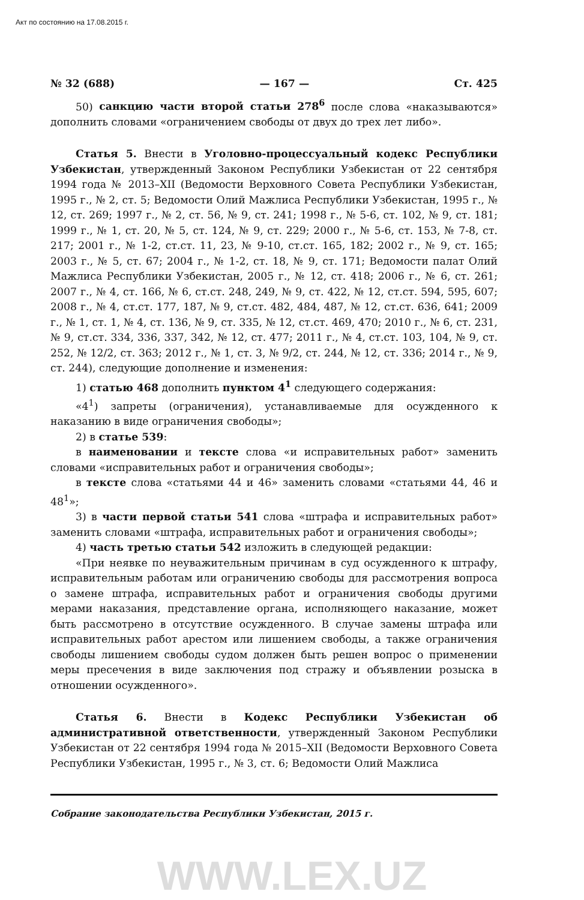Акт по состоянию на 17.08.2015 г.
№ 32 (688) — 167 — Ст. 425
50) санкцию части второй статьи 278<sup>6</sup> после слова «наказываются» дополнить словами «ограничением свободы от двух до трех лет либо».
Статья 5. Внести в Уголовно-процессуальный кодекс Республики Узбекистан, утвержденный Законом Республики Узбекистан от 22 сентября 1994 года № 2013–XII (Ведомости Верховного Совета Республики Узбекистан, 1995 г., № 2, ст. 5; Ведомости Олий Мажлиса Республики Узбекистан, 1995 г., № 12, ст. 269; 1997 г., № 2, ст. 56, № 9, ст. 241; 1998 г., № 5-6, ст. 102, № 9, ст. 181; 1999 г., № 1, ст. 20, № 5, ст. 124, № 9, ст. 229; 2000 г., № 5-6, ст. 153, № 7-8, ст. 217; 2001 г., № 1-2, ст.ст. 11, 23, № 9-10, ст.ст. 165, 182; 2002 г., № 9, ст. 165; 2003 г., № 5, ст. 67; 2004 г., № 1-2, ст. 18, № 9, ст. 171; Ведомости палат Олий Мажлиса Республики Узбекистан, 2005 г., № 12, ст. 418; 2006 г., № 6, ст. 261; 2007 г., № 4, ст. 166, № 6, ст.ст. 248, 249, № 9, ст. 422, № 12, ст.ст. 594, 595, 607; 2008 г., № 4, ст.ст. 177, 187, № 9, ст.ст. 482, 484, 487, № 12, ст.ст. 636, 641; 2009 г., № 1, ст. 1, № 4, ст. 136, № 9, ст. 335, № 12, ст.ст. 469, 470; 2010 г., № 6, ст. 231, № 9, ст.ст. 334, 336, 337, 342, № 12, ст. 477; 2011 г., № 4, ст.ст. 103, 104, № 9, ст. 252, № 12/2, ст. 363; 2012 г., № 1, ст. 3, № 9/2, ст. 244, № 12, ст. 336; 2014 г., № 9, ст. 244), следующие дополнение и изменения:
1) статью 468 дополнить пунктом 4<sup>1</sup> следующего содержания:
«4<sup>1</sup>) запреты (ограничения), устанавливаемые для осужденного к наказанию в виде ограничения свободы»;
2) в статье 539:
в наименовании и тексте слова «и исправительных работ» заменить словами «исправительных работ и ограничения свободы»;
в тексте слова «статьями 44 и 46» заменить словами «статьями 44, 46 и 48<sup>1</sup>»;
3) в части первой статьи 541 слова «штрафа и исправительных работ» заменить словами «штрафа, исправительных работ и ограничения свободы»;
4) часть третью статьи 542 изложить в следующей редакции:
«При неявке по неуважительным причинам в суд осужденного к штрафу, исправительным работам или ограничению свободы для рассмотрения вопроса о замене штрафа, исправительных работ и ограничения свободы другими мерами наказания, представление органа, исполняющего наказание, может быть рассмотрено в отсутствие осужденного. В случае замены штрафа или исправительных работ арестом или лишением свободы, а также ограничения свободы лишением свободы судом должен быть решен вопрос о применении меры пресечения в виде заключения под стражу и объявлении розыска в отношении осужденного».
Статья 6. Внести в Кодекс Республики Узбекистан об административной ответственности, утвержденный Законом Республики Узбекистан от 22 сентября 1994 года № 2015–XII (Ведомости Верховного Совета Республики Узбекистан, 1995 г., № 3, ст. 6; Ведомости Олий Мажлиса
Собрание законодательства Республики Узбекистан, 2015 г.
WWW.LEX.UZ